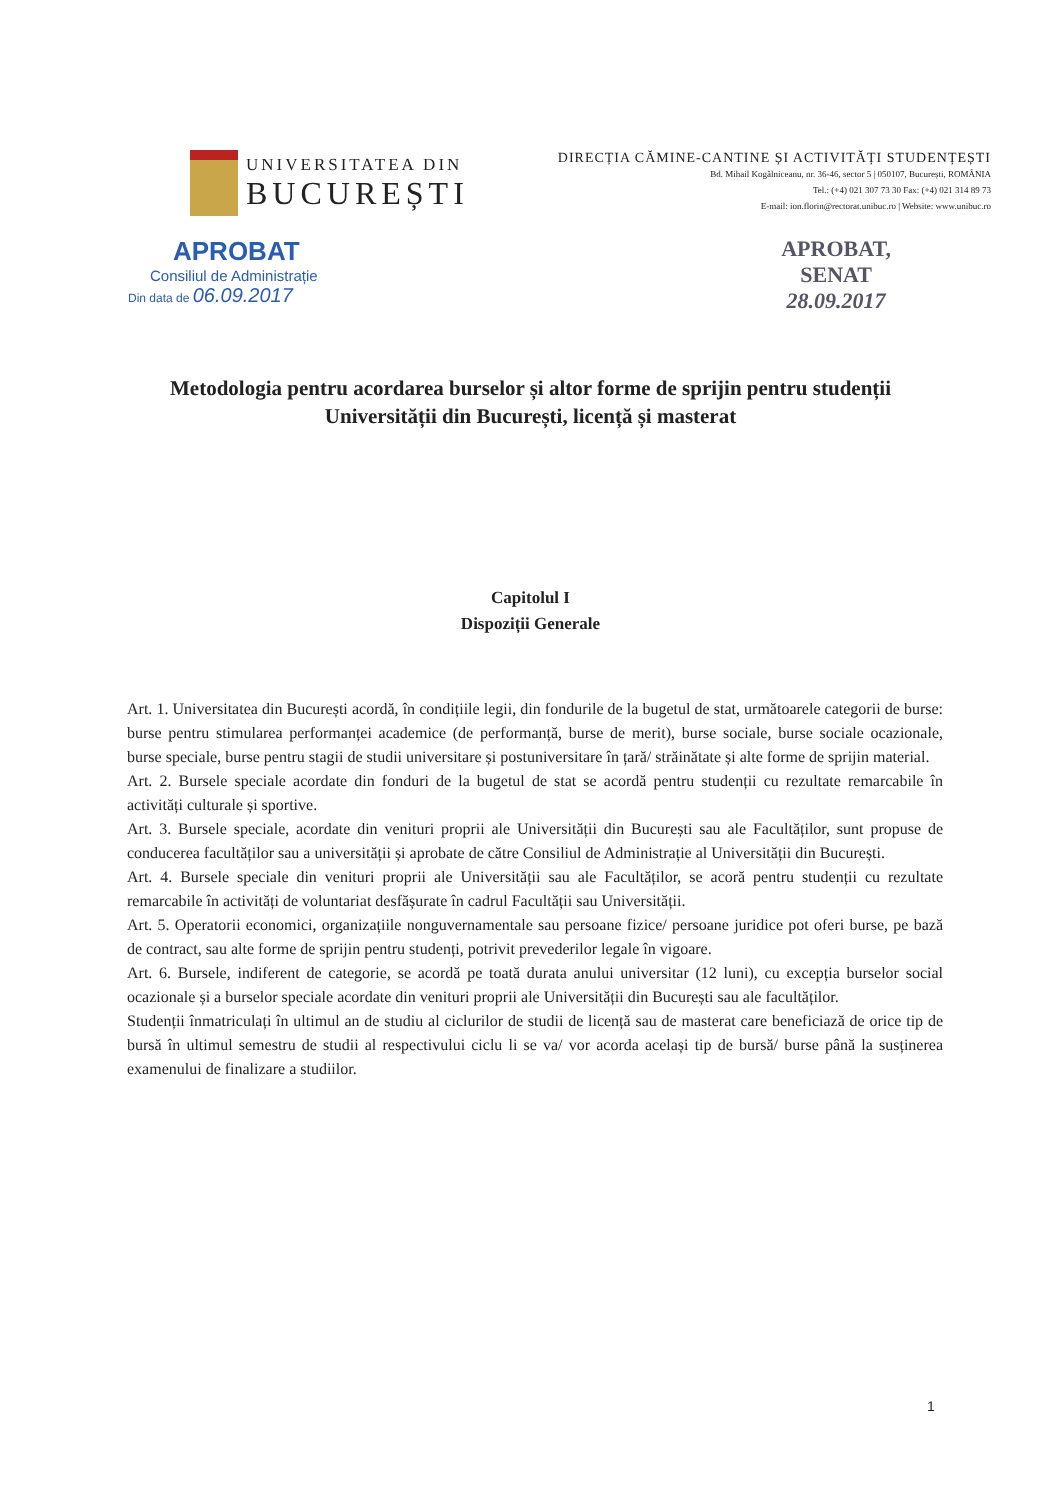UNIVERSITATEA DIN
BUCUREȘTI
DIRECȚIA CĂMINE-CANTINE ȘI ACTIVITĂȚI STUDENȚEȘTI
Bd. Mihail Kogălniceanu, nr. 36-46, sector 5 | 050107, București, ROMÂNIA
Tel.: (+4) 021 307 73 30 Fax: (+4) 021 314 89 73
E-mail: ion.florin@rectorat.unibuc.ro | Website: www.unibuc.ro
APROBAT
Consiliul de Administrație
Din data de 06.09.2017
APROBAT,
SENAT
28.09.2017
Metodologia pentru acordarea burselor și altor forme de sprijin pentru studenții Universității din București, licență și masterat
Capitolul I
Dispoziții Generale
Art. 1. Universitatea din București acordă, în condițiile legii, din fondurile de la bugetul de stat, următoarele categorii de burse: burse pentru stimularea performanței academice (de performanță, burse de merit), burse sociale, burse sociale ocazionale, burse speciale, burse pentru stagii de studii universitare și postuniversitare în țară/ străinătate și alte forme de sprijin material.
Art. 2. Bursele speciale acordate din fonduri de la bugetul de stat se acordă pentru studenții cu rezultate remarcabile în activități culturale și sportive.
Art. 3. Bursele speciale, acordate din venituri proprii ale Universității din București sau ale Facultăților, sunt propuse de conducerea facultăților sau a universității și aprobate de către Consiliul de Administrație al Universității din București.
Art. 4. Bursele speciale din venituri proprii ale Universității sau ale Facultăților, se acoră pentru studenții cu rezultate remarcabile în activități de voluntariat desfășurate în cadrul Facultății sau Universității.
Art. 5. Operatorii economici, organizațiile nonguvernamentale sau persoane fizice/ persoane juridice pot oferi burse, pe bază de contract, sau alte forme de sprijin pentru studenți, potrivit prevederilor legale în vigoare.
Art. 6. Bursele, indiferent de categorie, se acordă pe toată durata anului universitar (12 luni), cu excepția burselor social ocazionale și a burselor speciale acordate din venituri proprii ale Universității din București sau ale facultăților.
Studenții înmatriculați în ultimul an de studiu al ciclurilor de studii de licență sau de masterat care beneficiază de orice tip de bursă în ultimul semestru de studii al respectivului ciclu li se va/ vor acorda același tip de bursă/ burse până la susținerea examenului de finalizare a studiilor.
1